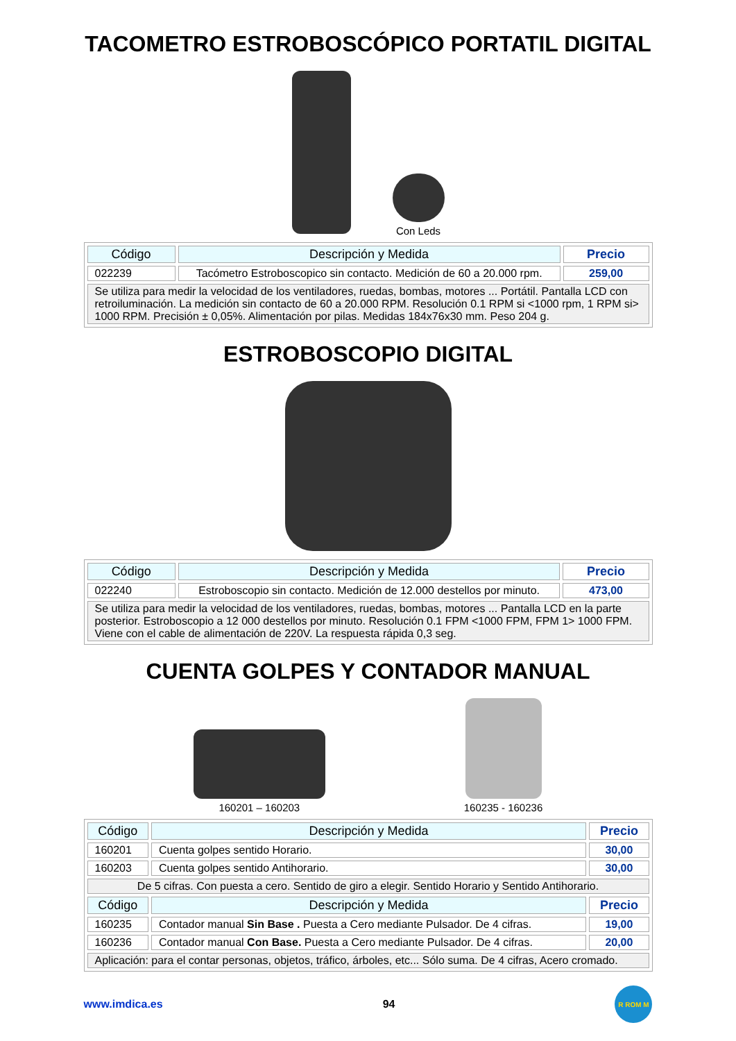TACOMETRO ESTROBOSCÓPICO PORTATIL DIGITAL
Con Leds
| Código | Descripción y Medida | Precio |
| --- | --- | --- |
| 022239 | Tacómetro Estroboscopico sin contacto. Medición de 60 a 20.000 rpm. | 259,00 |
| Se utiliza para medir la velocidad de los ventiladores, ruedas, bombas, motores ... Portátil. Pantalla LCD con retroiluminación. La medición sin contacto de 60 a 20.000 RPM. Resolución 0.1 RPM si <1000 rpm, 1 RPM si> 1000 RPM. Precisión ± 0,05%. Alimentación por pilas. Medidas 184x76x30 mm. Peso 204 g. | | |
ESTROBOSCOPIO DIGITAL
| Código | Descripción y Medida | Precio |
| --- | --- | --- |
| 022240 | Estroboscopio sin contacto. Medición de 12.000 destellos por minuto. | 473,00 |
| Se utiliza para medir la velocidad de los ventiladores, ruedas, bombas, motores ... Pantalla LCD en la parte posterior. Estroboscopio a 12 000 destellos por minuto. Resolución 0.1 FPM <1000 FPM, FPM 1> 1000 FPM. Viene con el cable de alimentación de 220V. La respuesta rápida 0,3 seg. | | |
CUENTA GOLPES Y CONTADOR MANUAL
160201 – 160203
160235 - 160236
| Código | Descripción y Medida | Precio |
| --- | --- | --- |
| 160201 | Cuenta golpes sentido Horario. | 30,00 |
| 160203 | Cuenta golpes sentido Antihorario. | 30,00 |
| De 5 cifras. Con puesta a cero. Sentido de giro a elegir. Sentido Horario y Sentido Antihorario. | | |
| Código | Descripción y Medida | Precio |
| 160235 | Contador manual Sin Base . Puesta a Cero mediante Pulsador. De 4 cifras. | 19,00 |
| 160236 | Contador manual Con Base. Puesta a Cero mediante Pulsador. De 4 cifras. | 20,00 |
| Aplicación: para el contar personas, objetos, tráfico, árboles, etc... Sólo suma. De 4 cifras, Acero cromado. | | |
www.imdica.es 94
R ROM M